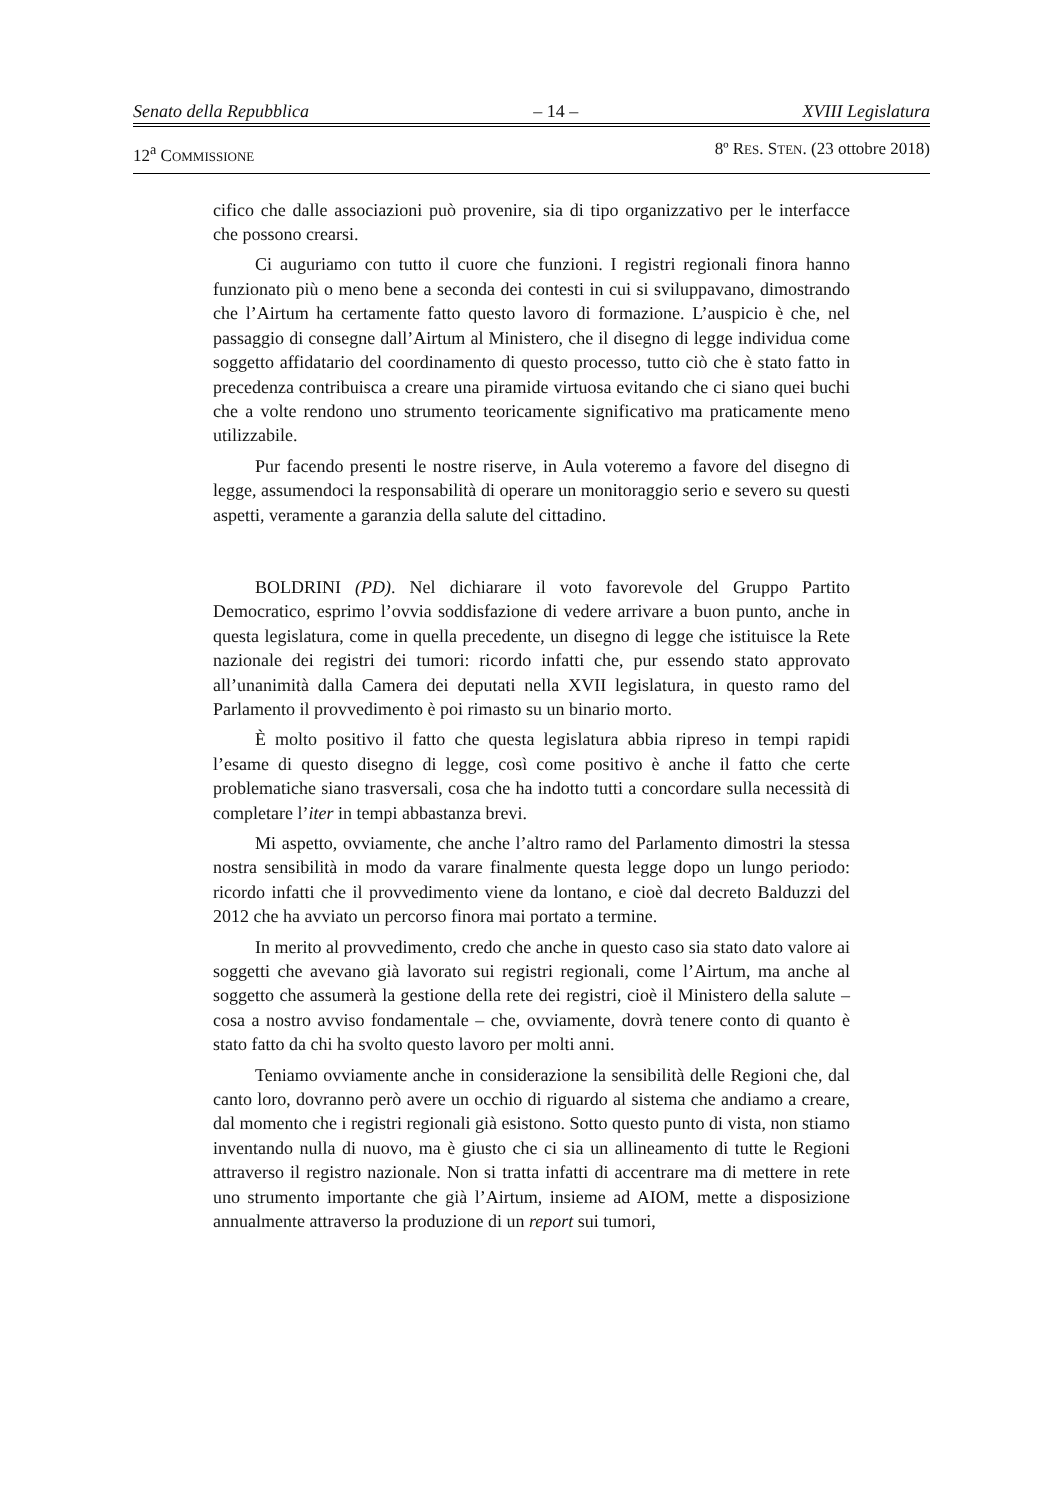Senato della Repubblica – 14 – XVIII Legislatura
12<sup>a</sup> COMMISSIONE 8º RES. STEN. (23 ottobre 2018)
cifico che dalle associazioni può provenire, sia di tipo organizzativo per le interfacce che possono crearsi.
Ci auguriamo con tutto il cuore che funzioni. I registri regionali finora hanno funzionato più o meno bene a seconda dei contesti in cui si sviluppavano, dimostrando che l’Airtum ha certamente fatto questo lavoro di formazione. L’auspicio è che, nel passaggio di consegne dall’Airtum al Ministero, che il disegno di legge individua come soggetto affidatario del coordinamento di questo processo, tutto ciò che è stato fatto in precedenza contribuisca a creare una piramide virtuosa evitando che ci siano quei buchi che a volte rendono uno strumento teoricamente significativo ma praticamente meno utilizzabile.
Pur facendo presenti le nostre riserve, in Aula voteremo a favore del disegno di legge, assumendoci la responsabilità di operare un monitoraggio serio e severo su questi aspetti, veramente a garanzia della salute del cittadino.
BOLDRINI (PD). Nel dichiarare il voto favorevole del Gruppo Partito Democratico, esprimo l’ovvia soddisfazione di vedere arrivare a buon punto, anche in questa legislatura, come in quella precedente, un disegno di legge che istituisce la Rete nazionale dei registri dei tumori: ricordo infatti che, pur essendo stato approvato all’unanimità dalla Camera dei deputati nella XVII legislatura, in questo ramo del Parlamento il provvedimento è poi rimasto su un binario morto.
È molto positivo il fatto che questa legislatura abbia ripreso in tempi rapidi l’esame di questo disegno di legge, così come positivo è anche il fatto che certe problematiche siano trasversali, cosa che ha indotto tutti a concordare sulla necessità di completare l’iter in tempi abbastanza brevi.
Mi aspetto, ovviamente, che anche l’altro ramo del Parlamento dimostri la stessa nostra sensibilità in modo da varare finalmente questa legge dopo un lungo periodo: ricordo infatti che il provvedimento viene da lontano, e cioè dal decreto Balduzzi del 2012 che ha avviato un percorso finora mai portato a termine.
In merito al provvedimento, credo che anche in questo caso sia stato dato valore ai soggetti che avevano già lavorato sui registri regionali, come l’Airtum, ma anche al soggetto che assumerà la gestione della rete dei registri, cioè il Ministero della salute – cosa a nostro avviso fondamentale – che, ovviamente, dovrà tenere conto di quanto è stato fatto da chi ha svolto questo lavoro per molti anni.
Teniamo ovviamente anche in considerazione la sensibilità delle Regioni che, dal canto loro, dovranno però avere un occhio di riguardo al sistema che andiamo a creare, dal momento che i registri regionali già esistono. Sotto questo punto di vista, non stiamo inventando nulla di nuovo, ma è giusto che ci sia un allineamento di tutte le Regioni attraverso il registro nazionale. Non si tratta infatti di accentrare ma di mettere in rete uno strumento importante che già l’Airtum, insieme ad AIOM, mette a disposizione annualmente attraverso la produzione di un report sui tumori,